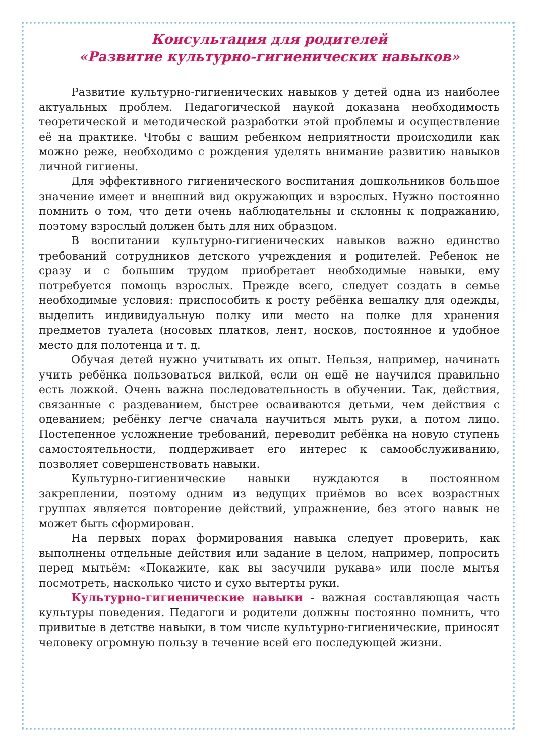Консультация для родителей
«Развитие культурно-гигиенических навыков»
Развитие культурно-гигиенических навыков у детей одна из наиболее актуальных проблем. Педагогической наукой доказана необходимость теоретической и методической разработки этой проблемы и осуществление её на практике. Чтобы с вашим ребенком неприятности происходили как можно реже, необходимо с рождения уделять внимание развитию навыков личной гигиены.
Для эффективного гигиенического воспитания дошкольников большое значение имеет и внешний вид окружающих и взрослых. Нужно постоянно помнить о том, что дети очень наблюдательны и склонны к подражанию, поэтому взрослый должен быть для них образцом.
В воспитании культурно-гигиенических навыков важно единство требований сотрудников детского учреждения и родителей. Ребенок не сразу и с большим трудом приобретает необходимые навыки, ему потребуется помощь взрослых. Прежде всего, следует создать в семье необходимые условия: приспособить к росту ребёнка вешалку для одежды, выделить индивидуальную полку или место на полке для хранения предметов туалета (носовых платков, лент, носков, постоянное и удобное место для полотенца и т. д.
Обучая детей нужно учитывать их опыт. Нельзя, например, начинать учить ребёнка пользоваться вилкой, если он ещё не научился правильно есть ложкой. Очень важна последовательность в обучении. Так, действия, связанные с раздеванием, быстрее осваиваются детьми, чем действия с одеванием; ребёнку легче сначала научиться мыть руки, а потом лицо. Постепенное усложнение требований, переводит ребёнка на новую ступень самостоятельности, поддерживает его интерес к самообслуживанию, позволяет совершенствовать навыки.
Культурно-гигиенические навыки нуждаются в постоянном закреплении, поэтому одним из ведущих приёмов во всех возрастных группах является повторение действий, упражнение, без этого навык не может быть сформирован.
На первых порах формирования навыка следует проверить, как выполнены отдельные действия или задание в целом, например, попросить перед мытьём: «Покажите, как вы засучили рукава» или после мытья посмотреть, насколько чисто и сухо вытерты руки.
Культурно-гигиенические навыки - важная составляющая часть культуры поведения. Педагоги и родители должны постоянно помнить, что привитые в детстве навыки, в том числе культурно-гигиенические, приносят человеку огромную пользу в течение всей его последующей жизни.